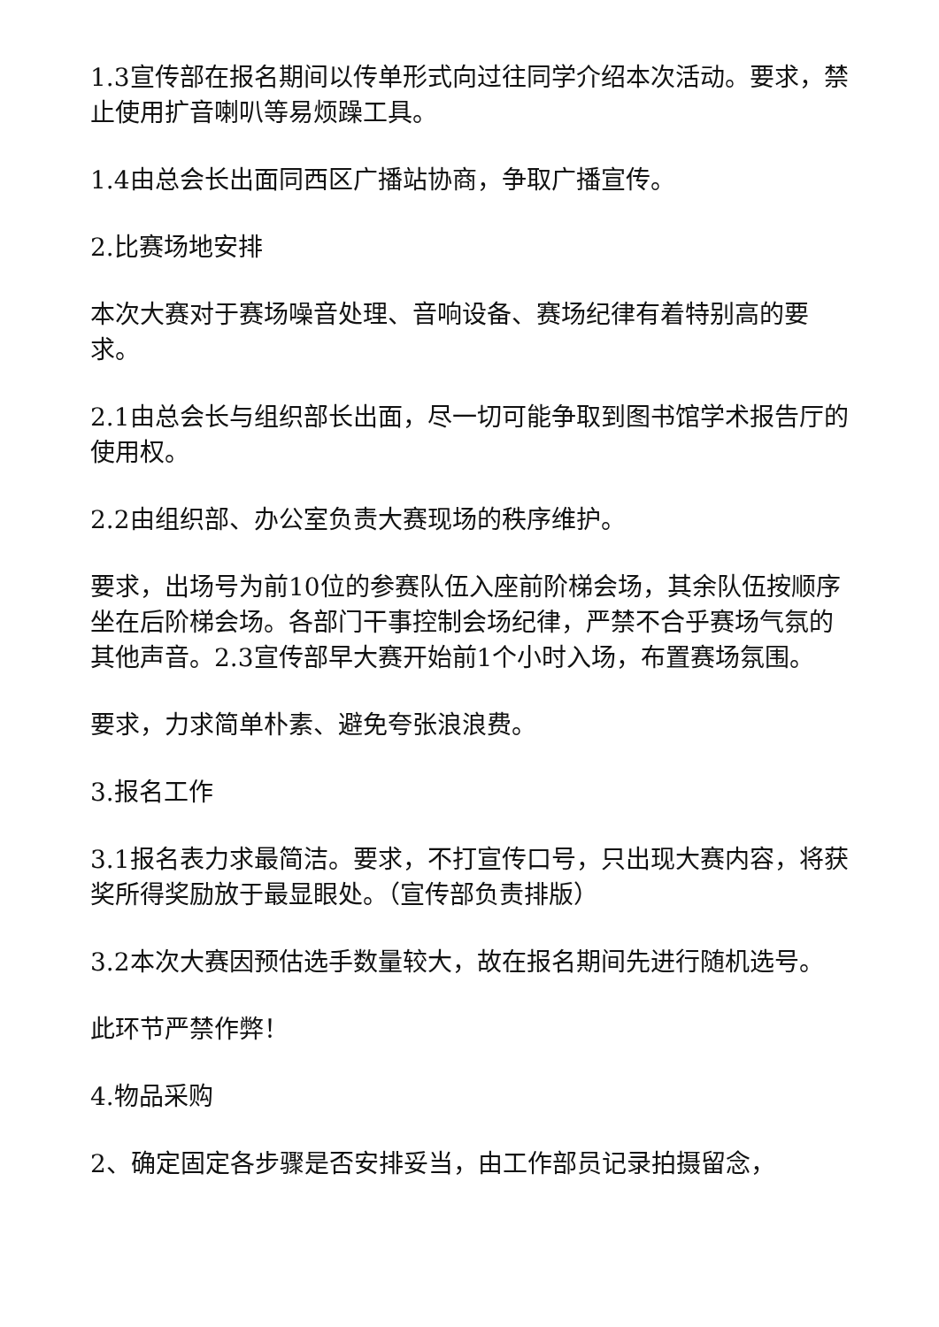1.3宣传部在报名期间以传单形式向过往同学介绍本次活动。要求，禁止使用扩音喇叭等易烦躁工具。
1.4由总会长出面同西区广播站协商，争取广播宣传。
2.比赛场地安排
本次大赛对于赛场噪音处理、音响设备、赛场纪律有着特别高的要求。
2.1由总会长与组织部长出面，尽一切可能争取到图书馆学术报告厅的使用权。
2.2由组织部、办公室负责大赛现场的秩序维护。
要求，出场号为前10位的参赛队伍入座前阶梯会场，其余队伍按顺序坐在后阶梯会场。各部门干事控制会场纪律，严禁不合乎赛场气氛的其他声音。2.3宣传部早大赛开始前1个小时入场，布置赛场氛围。
要求，力求简单朴素、避免夸张浪浪费。
3.报名工作
3.1报名表力求最简洁。要求，不打宣传口号，只出现大赛内容，将获奖所得奖励放于最显眼处。（宣传部负责排版）
3.2本次大赛因预估选手数量较大，故在报名期间先进行随机选号。
此环节严禁作弊！
4.物品采购
2、确定固定各步骤是否安排妥当，由工作部员记录拍摄留念，